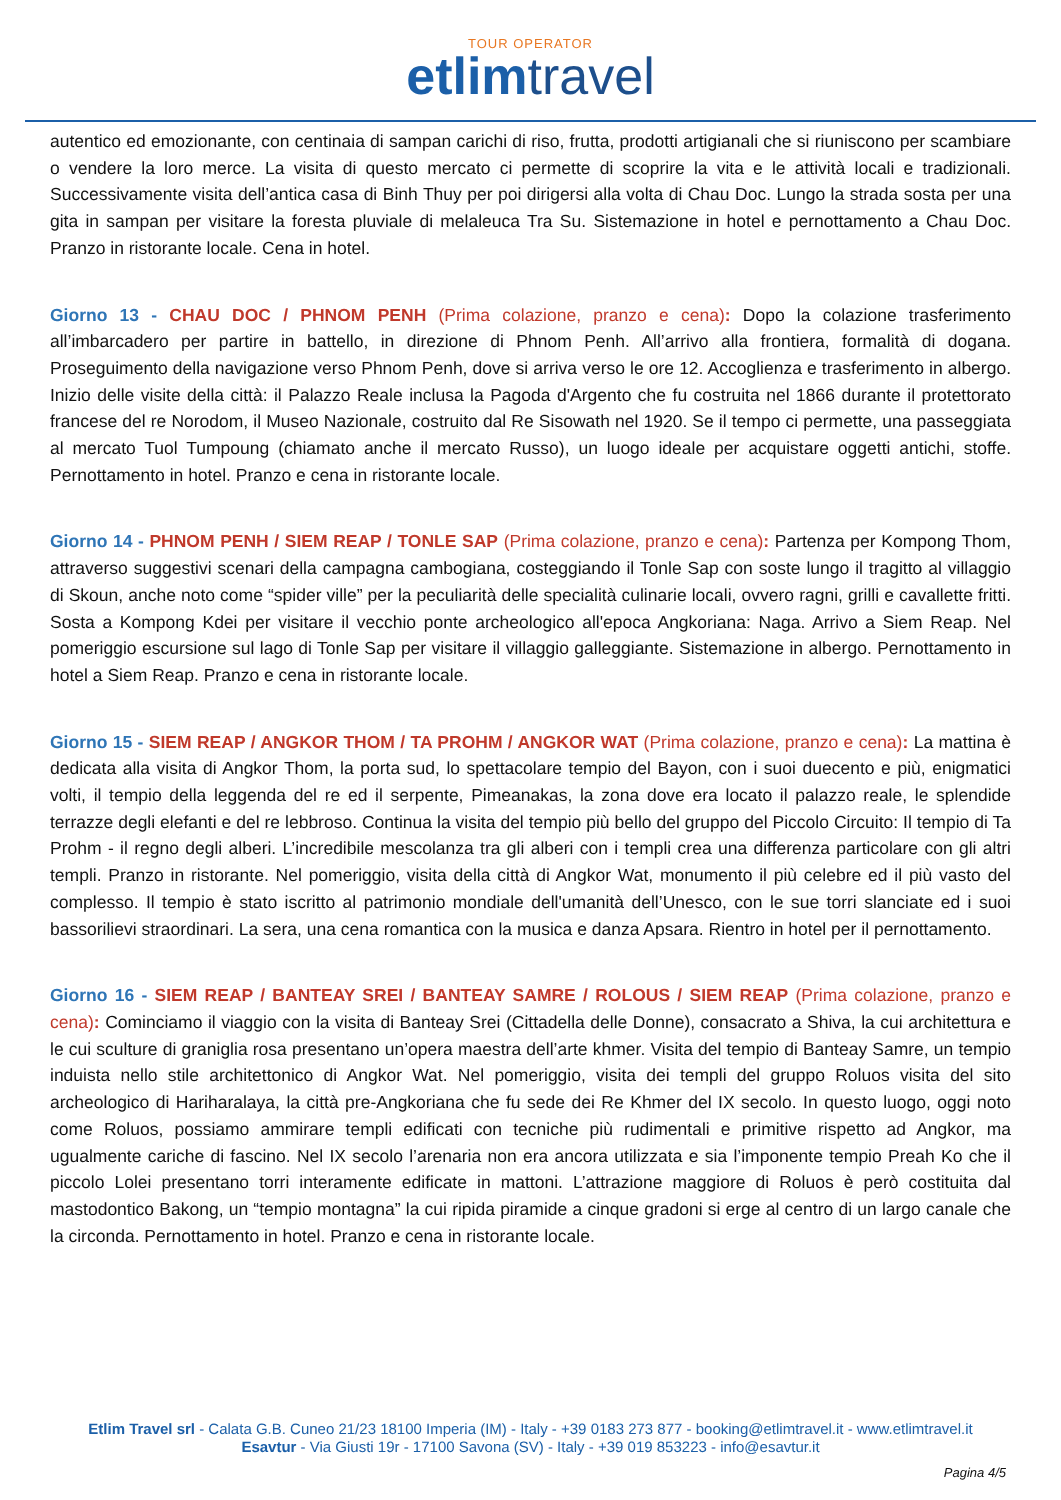TOUR OPERATOR
etlimtravel
autentico ed emozionante, con centinaia di sampan carichi di riso, frutta, prodotti artigianali che si riuniscono per scambiare o vendere la loro merce. La visita di questo mercato ci permette di scoprire la vita e le attività locali e tradizionali. Successivamente visita dell’antica casa di Binh Thuy per poi dirigersi alla volta di Chau Doc. Lungo la strada sosta per una gita in sampan per visitare la foresta pluviale di melaleuca Tra Su. Sistemazione in hotel e pernottamento a Chau Doc. Pranzo in ristorante locale. Cena in hotel.
Giorno 13 - CHAU DOC / PHNOM PENH (Prima colazione, pranzo e cena): Dopo la colazione trasferimento all’imbarcadero per partire in battello, in direzione di Phnom Penh. All’arrivo alla frontiera, formalità di dogana. Proseguimento della navigazione verso Phnom Penh, dove si arriva verso le ore 12. Accoglienza e trasferimento in albergo. Inizio delle visite della città: il Palazzo Reale inclusa la Pagoda d'Argento che fu costruita nel 1866 durante il protettorato francese del re Norodom, il Museo Nazionale, costruito dal Re Sisowath nel 1920. Se il tempo ci permette, una passeggiata al mercato Tuol Tumpoung (chiamato anche il mercato Russo), un luogo ideale per acquistare oggetti antichi, stoffe. Pernottamento in hotel. Pranzo e cena in ristorante locale.
Giorno 14 - PHNOM PENH / SIEM REAP / TONLE SAP (Prima colazione, pranzo e cena): Partenza per Kompong Thom, attraverso suggestivi scenari della campagna cambogiana, costeggiando il Tonle Sap con soste lungo il tragitto al villaggio di Skoun, anche noto come “spider ville” per la peculiarità delle specialità culinarie locali, ovvero ragni, grilli e cavallette fritti. Sosta a Kompong Kdei per visitare il vecchio ponte archeologico all'epoca Angkoriana: Naga. Arrivo a Siem Reap. Nel pomeriggio escursione sul lago di Tonle Sap per visitare il villaggio galleggiante. Sistemazione in albergo. Pernottamento in hotel a Siem Reap. Pranzo e cena in ristorante locale.
Giorno 15 - SIEM REAP / ANGKOR THOM / TA PROHM / ANGKOR WAT (Prima colazione, pranzo e cena): La mattina è dedicata alla visita di Angkor Thom, la porta sud, lo spettacolare tempio del Bayon, con i suoi duecento e più, enigmatici volti, il tempio della leggenda del re ed il serpente, Pimeanakas, la zona dove era locato il palazzo reale, le splendide terrazze degli elefanti e del re lebbroso. Continua la visita del tempio più bello del gruppo del Piccolo Circuito: Il tempio di Ta Prohm - il regno degli alberi. L’incredibile mescolanza tra gli alberi con i templi crea una differenza particolare con gli altri templi. Pranzo in ristorante. Nel pomeriggio, visita della città di Angkor Wat, monumento il più celebre ed il più vasto del complesso. Il tempio è stato iscritto al patrimonio mondiale dell'umanità dell’Unesco, con le sue torri slanciate ed i suoi bassorilievi straordinari. La sera, una cena romantica con la musica e danza Apsara. Rientro in hotel per il pernottamento.
Giorno 16 - SIEM REAP / BANTEAY SREI / BANTEAY SAMRE / ROLOUS / SIEM REAP (Prima colazione, pranzo e cena): Cominciamo il viaggio con la visita di Banteay Srei (Cittadella delle Donne), consacrato a Shiva, la cui architettura e le cui sculture di graniglia rosa presentano un’opera maestra dell’arte khmer. Visita del tempio di Banteay Samre, un tempio induista nello stile architettonico di Angkor Wat. Nel pomeriggio, visita dei templi del gruppo Roluos visita del sito archeologico di Hariharalaya, la città pre-Angkoriana che fu sede dei Re Khmer del IX secolo. In questo luogo, oggi noto come Roluos, possiamo ammirare templi edificati con tecniche più rudimentali e primitive rispetto ad Angkor, ma ugualmente cariche di fascino. Nel IX secolo l’arenaria non era ancora utilizzata e sia l’imponente tempio Preah Ko che il piccolo Lolei presentano torri interamente edificate in mattoni. L’attrazione maggiore di Roluos è però costituita dal mastodontico Bakong, un “tempio montagna” la cui ripida piramide a cinque gradoni si erge al centro di un largo canale che la circonda. Pernottamento in hotel. Pranzo e cena in ristorante locale.
Etlim Travel srl - Calata G.B. Cuneo 21/23 18100 Imperia (IM) - Italy - +39 0183 273 877 - booking@etlimtravel.it - www.etlimtravel.it
Esavtur - Via Giusti 19r - 17100 Savona (SV) - Italy - +39 019 853223 - info@esavtur.it
Pagina 4/5